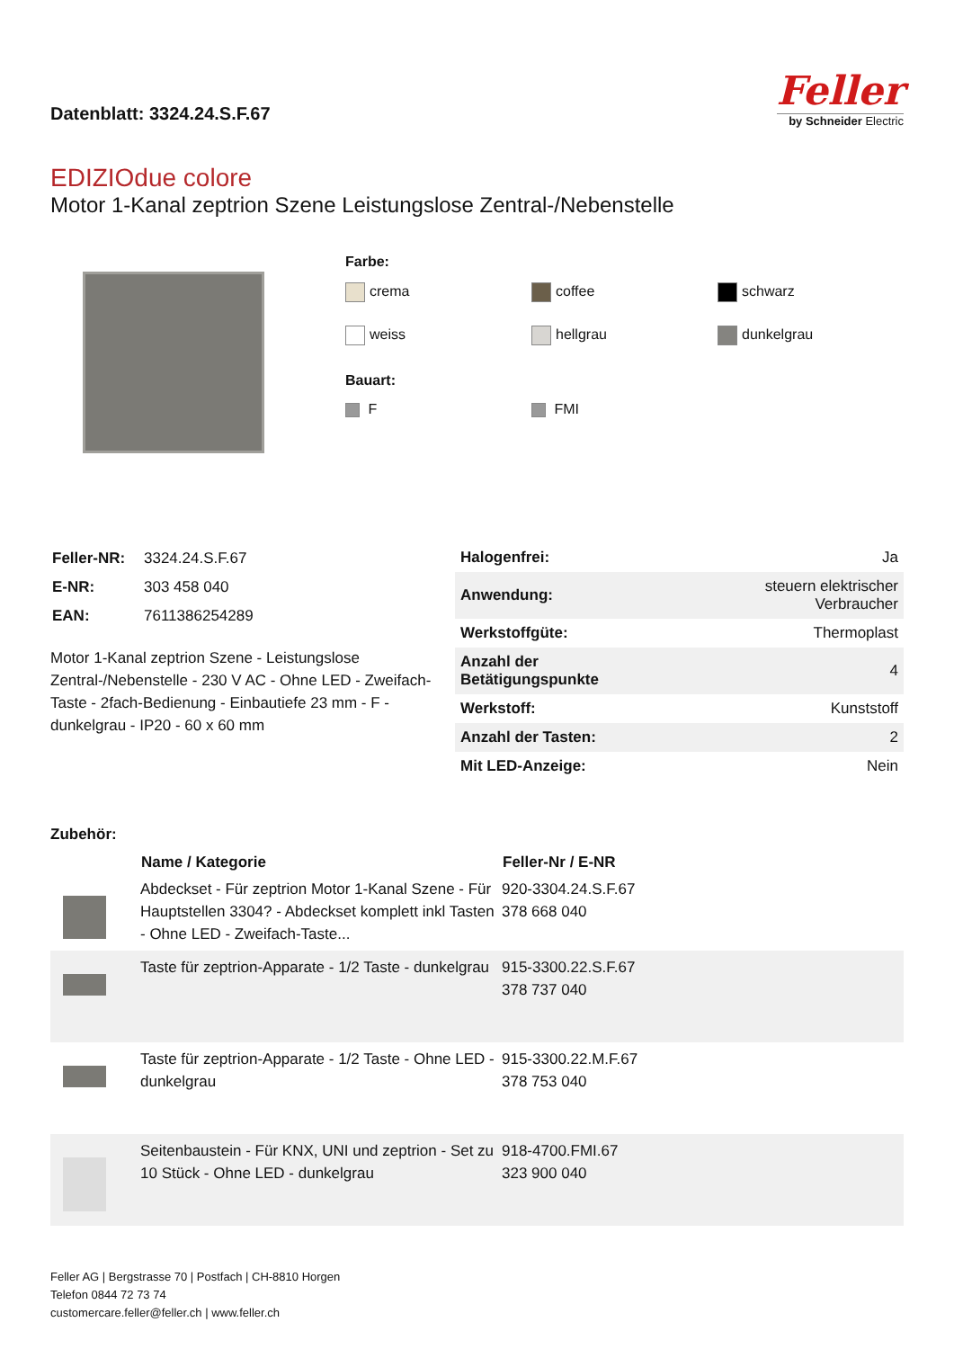Datenblatt: 3324.24.S.F.67
Feller
by Schneider Electric
EDIZIOdue colore
Motor 1-Kanal zeptrion Szene Leistungslose Zentral-/Nebenstelle
Farbe:
crema
coffee
schwarz
weiss
hellgrau
dunkelgrau
Bauart:
F
FMI
| Feller-NR: | 3324.24.S.F.67 |
| E-NR: | 303 458 040 |
| EAN: | 7611386254289 |
Motor 1-Kanal zeptrion Szene - Leistungslose Zentral-/Nebenstelle - 230 V AC - Ohne LED - Zweifach-Taste - 2fach-Bedienung - Einbautiefe 23 mm - F - dunkelgrau - IP20 - 60 x 60 mm
| Halogenfrei: | Ja |
| Anwendung: | steuern elektrischer Verbraucher |
| Werkstoffgüte: | Thermoplast |
| Anzahl der Betätigungspunkte | 4 |
| Werkstoff: | Kunststoff |
| Anzahl der Tasten: | 2 |
| Mit LED-Anzeige: | Nein |
Zubehör:
| | Name / Kategorie | Feller-Nr / E-NR |
| | Abdeckset - Für zeptrion Motor 1-Kanal Szene - Für Hauptstellen 3304? - Abdeckset komplett inkl Tasten - Ohne LED - Zweifach-Taste... | 920-3304.24.S.F.67 378 668 040 |
| | Taste für zeptrion-Apparate - 1/2 Taste - dunkelgrau | 915-3300.22.S.F.67 378 737 040 |
| | Taste für zeptrion-Apparate - 1/2 Taste - Ohne LED - dunkelgrau | 915-3300.22.M.F.67 378 753 040 |
| | Seitenbaustein - Für KNX, UNI und zeptrion - Set zu 10 Stück - Ohne LED - dunkelgrau | 918-4700.FMI.67 323 900 040 |
Feller AG | Bergstrasse 70 | Postfach | CH-8810 Horgen
Telefon 0844 72 73 74
customercare.feller@feller.ch | www.feller.ch